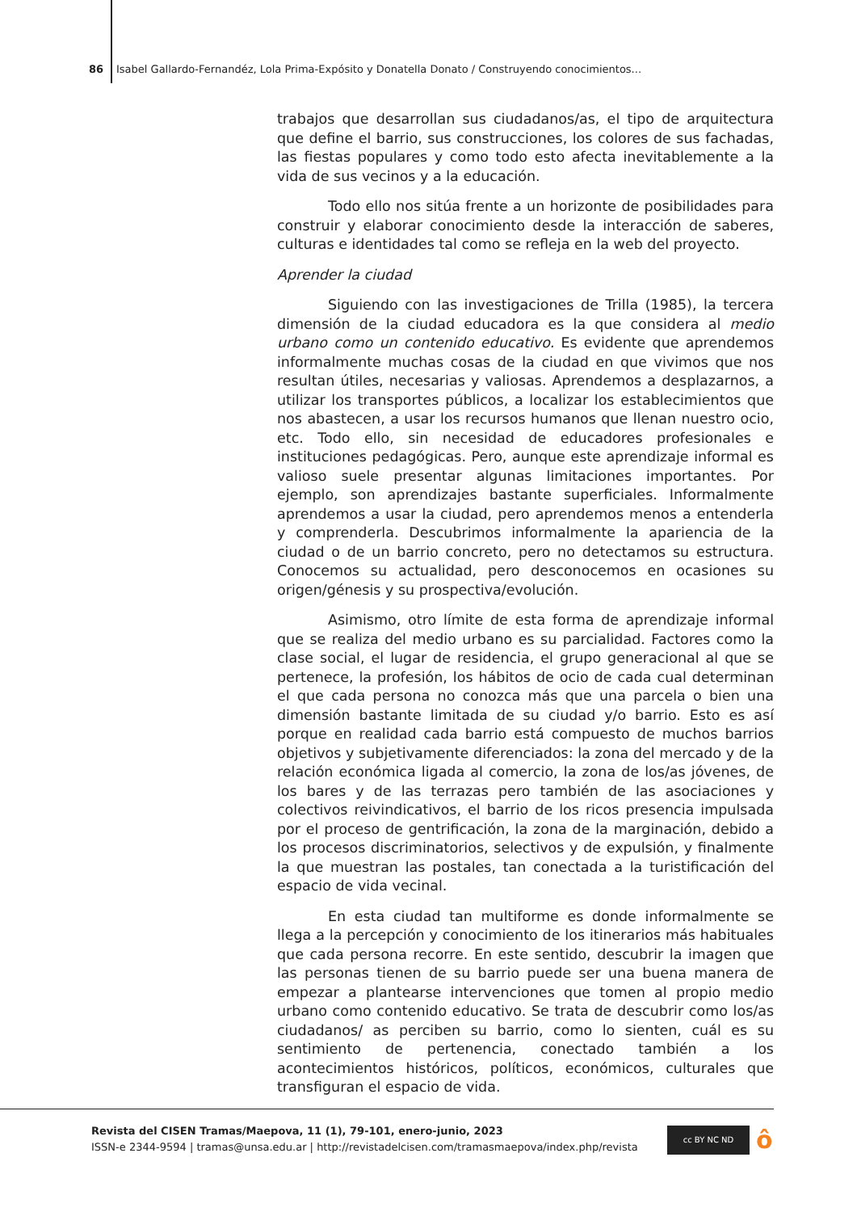86 Isabel Gallardo-Fernandéz, Lola Prima-Expósito y Donatella Donato / Construyendo conocimientos...
trabajos que desarrollan sus ciudadanos/as, el tipo de arquitectura que define el barrio, sus construcciones, los colores de sus fachadas, las fiestas populares y como todo esto afecta inevitablemente a la vida de sus vecinos y a la educación.
Todo ello nos sitúa frente a un horizonte de posibilidades para construir y elaborar conocimiento desde la interacción de saberes, culturas e identidades tal como se refleja en la web del proyecto.
Aprender la ciudad
Siguiendo con las investigaciones de Trilla (1985), la tercera dimensión de la ciudad educadora es la que considera al medio urbano como un contenido educativo. Es evidente que aprendemos informalmente muchas cosas de la ciudad en que vivimos que nos resultan útiles, necesarias y valiosas. Aprendemos a desplazarnos, a utilizar los transportes públicos, a localizar los establecimientos que nos abastecen, a usar los recursos humanos que llenan nuestro ocio, etc. Todo ello, sin necesidad de educadores profesionales e instituciones pedagógicas. Pero, aunque este aprendizaje informal es valioso suele presentar algunas limitaciones importantes. Por ejemplo, son aprendizajes bastante superficiales. Informalmente aprendemos a usar la ciudad, pero aprendemos menos a entenderla y comprenderla. Descubrimos informalmente la apariencia de la ciudad o de un barrio concreto, pero no detectamos su estructura. Conocemos su actualidad, pero desconocemos en ocasiones su origen/génesis y su prospectiva/evolución.
Asimismo, otro límite de esta forma de aprendizaje informal que se realiza del medio urbano es su parcialidad. Factores como la clase social, el lugar de residencia, el grupo generacional al que se pertenece, la profesión, los hábitos de ocio de cada cual determinan el que cada persona no conozca más que una parcela o bien una dimensión bastante limitada de su ciudad y/o barrio. Esto es así porque en realidad cada barrio está compuesto de muchos barrios objetivos y subjetivamente diferenciados: la zona del mercado y de la relación económica ligada al comercio, la zona de los/as jóvenes, de los bares y de las terrazas pero también de las asociaciones y colectivos reivindicativos, el barrio de los ricos presencia impulsada por el proceso de gentrificación, la zona de la marginación, debido a los procesos discriminatorios, selectivos y de expulsión, y finalmente la que muestran las postales, tan conectada a la turistificación del espacio de vida vecinal.
En esta ciudad tan multiforme es donde informalmente se llega a la percepción y conocimiento de los itinerarios más habituales que cada persona recorre. En este sentido, descubrir la imagen que las personas tienen de su barrio puede ser una buena manera de empezar a plantearse intervenciones que tomen al propio medio urbano como contenido educativo. Se trata de descubrir como los/as ciudadanos/ as perciben su barrio, como lo sienten, cuál es su sentimiento de pertenencia, conectado también a los acontecimientos históricos, políticos, económicos, culturales que transfiguran el espacio de vida.
Revista del CISEN Tramas/Maepova, 11 (1), 79-101, enero-junio, 2023
ISSN-e 2344-9594 | tramas@unsa.edu.ar | http://revistadelcisen.com/tramasmaepova/index.php/revista
cc BY NC ND ô